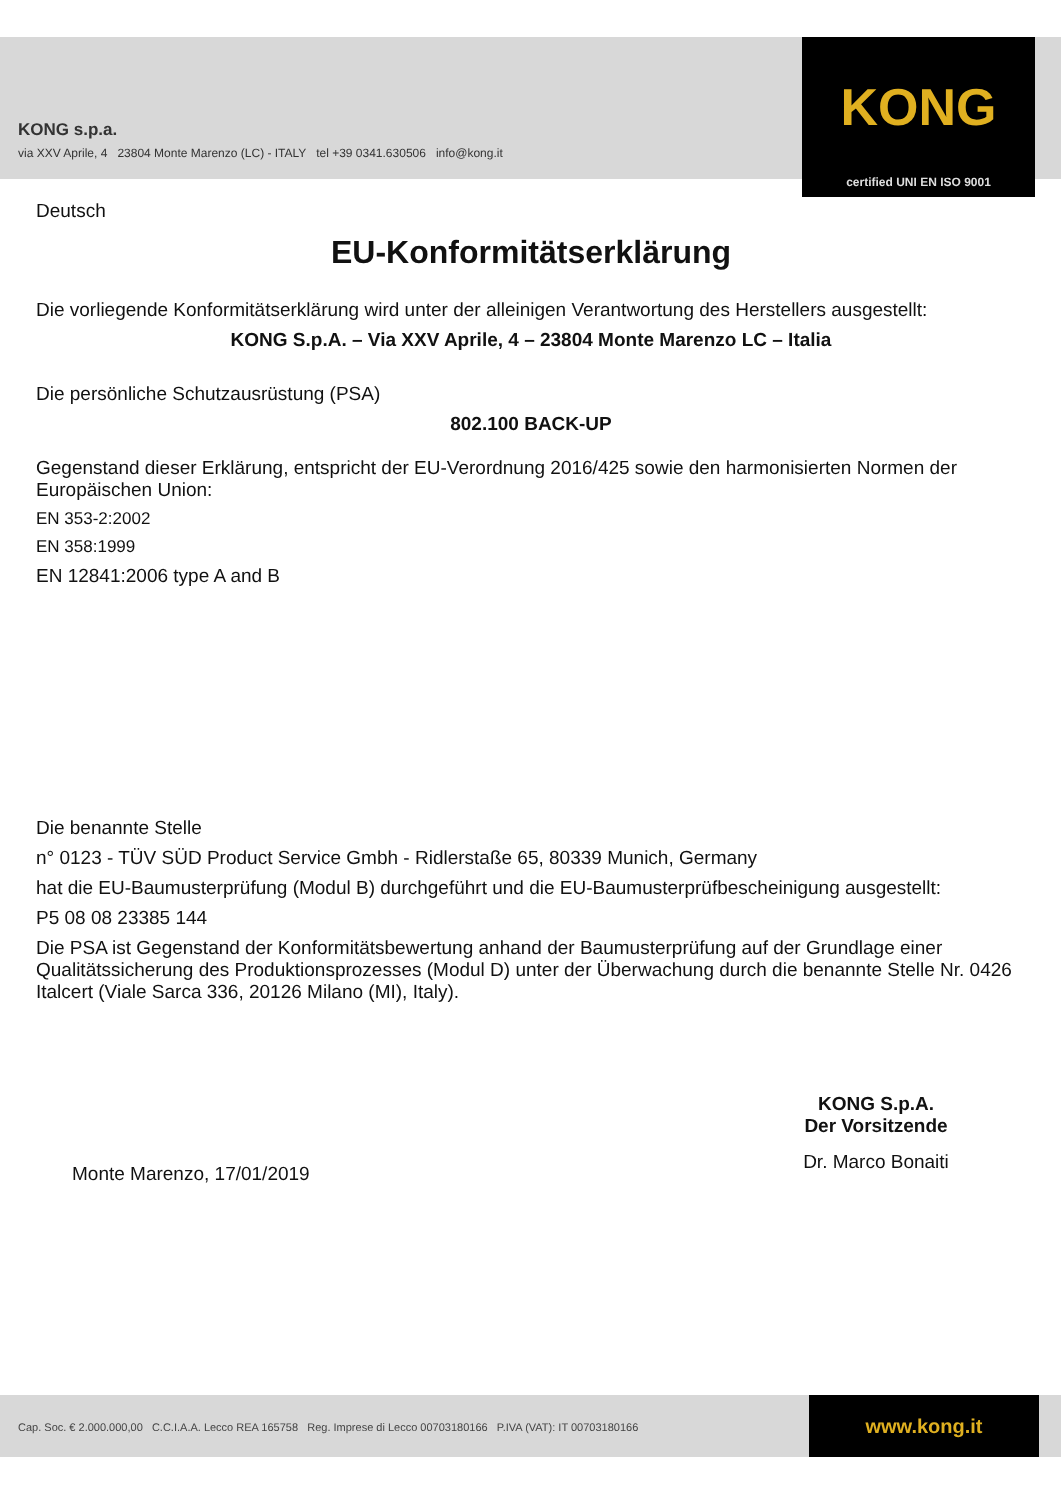KONG s.p.a.
via XXV Aprile, 4 23804 Monte Marenzo (LC) - ITALY tel +39 0341.630506 info@kong.it
KONG
certified UNI EN ISO 9001
Deutsch
EU-Konformitätserklärung
Die vorliegende Konformitätserklärung wird unter der alleinigen Verantwortung des Herstellers ausgestellt:
KONG S.p.A. – Via XXV Aprile, 4 – 23804 Monte Marenzo LC – Italia
Die persönliche Schutzausrüstung (PSA)
802.100 BACK-UP
Gegenstand dieser Erklärung, entspricht der EU-Verordnung 2016/425 sowie den harmonisierten Normen der Europäischen Union:
EN 353-2:2002
EN 358:1999
EN 12841:2006 type A and B
Die benannte Stelle
n° 0123 - TÜV SÜD Product Service Gmbh - Ridlerstaße 65, 80339 Munich, Germany
hat die EU-Baumusterprüfung (Modul B) durchgeführt und die EU-Baumusterprüfbescheinigung ausgestellt:
P5 08 08 23385 144
Die PSA ist Gegenstand der Konformitätsbewertung anhand der Baumusterprüfung auf der Grundlage einer Qualitätssicherung des Produktionsprozesses (Modul D) unter der Überwachung durch die benannte Stelle Nr. 0426 Italcert (Viale Sarca 336, 20126 Milano (MI), Italy).
Monte Marenzo, 17/01/2019
KONG S.p.A.
Der Vorsitzende
Dr. Marco Bonaiti
Cap. Soc. € 2.000.000,00 C.C.I.A.A. Lecco REA 165758 Reg. Imprese di Lecco 00703180166 P.IVA (VAT): IT 00703180166
www.kong.it